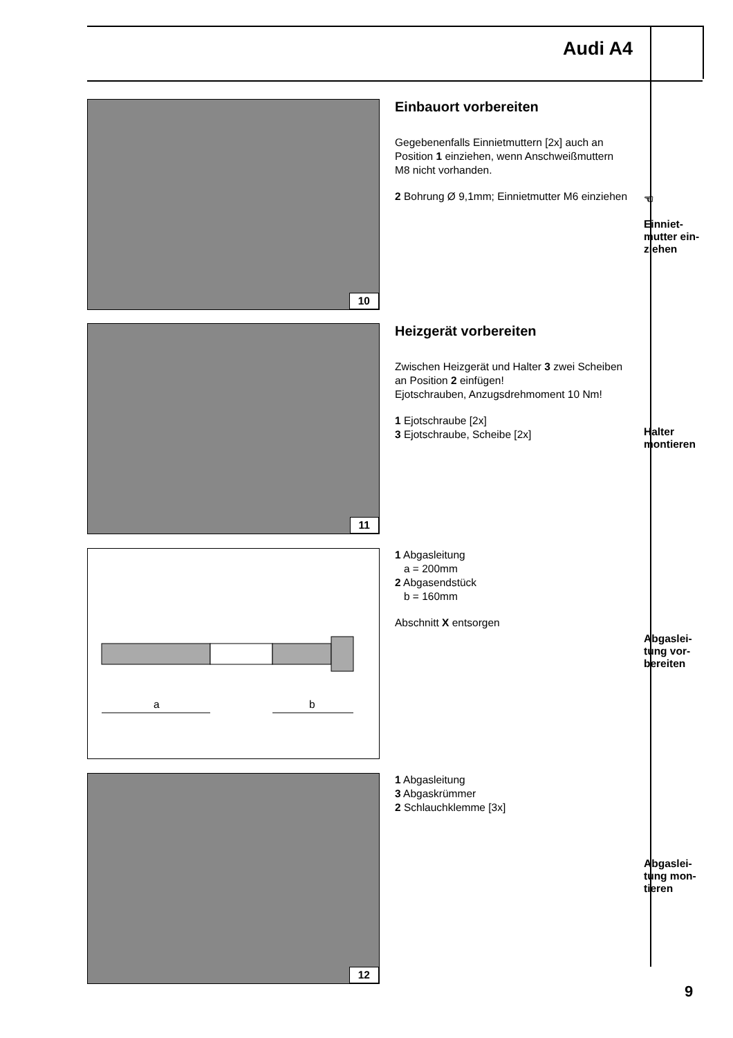Audi A4
10
Einbauort vorbereiten
Gegebenenfalls Einnietmuttern [2x] auch an Position 1 einziehen, wenn Anschweißmuttern M8 nicht vorhanden.
2 Bohrung Ø 9,1mm; Einnietmutter M6 einziehen
☜
Einniet-
mutter ein-
ziehen
11
Heizgerät vorbereiten
Zwischen Heizgerät und Halter 3 zwei Scheiben an Position 2 einfügen!
Ejotschrauben, Anzugsdrehmoment 10 Nm!
1 Ejotschraube [2x]
3 Ejotschraube, Scheibe [2x]
Halter
montieren
a
b
1 Abgasleitung
a = 200mm
2 Abgasendstück
b = 160mm
Abschnitt X entsorgen
Abgaslei-
tung vor-
bereiten
12
1 Abgasleitung
3 Abgaskrümmer
2 Schlauchklemme [3x]
Abgaslei-
tung mon-
tieren
9